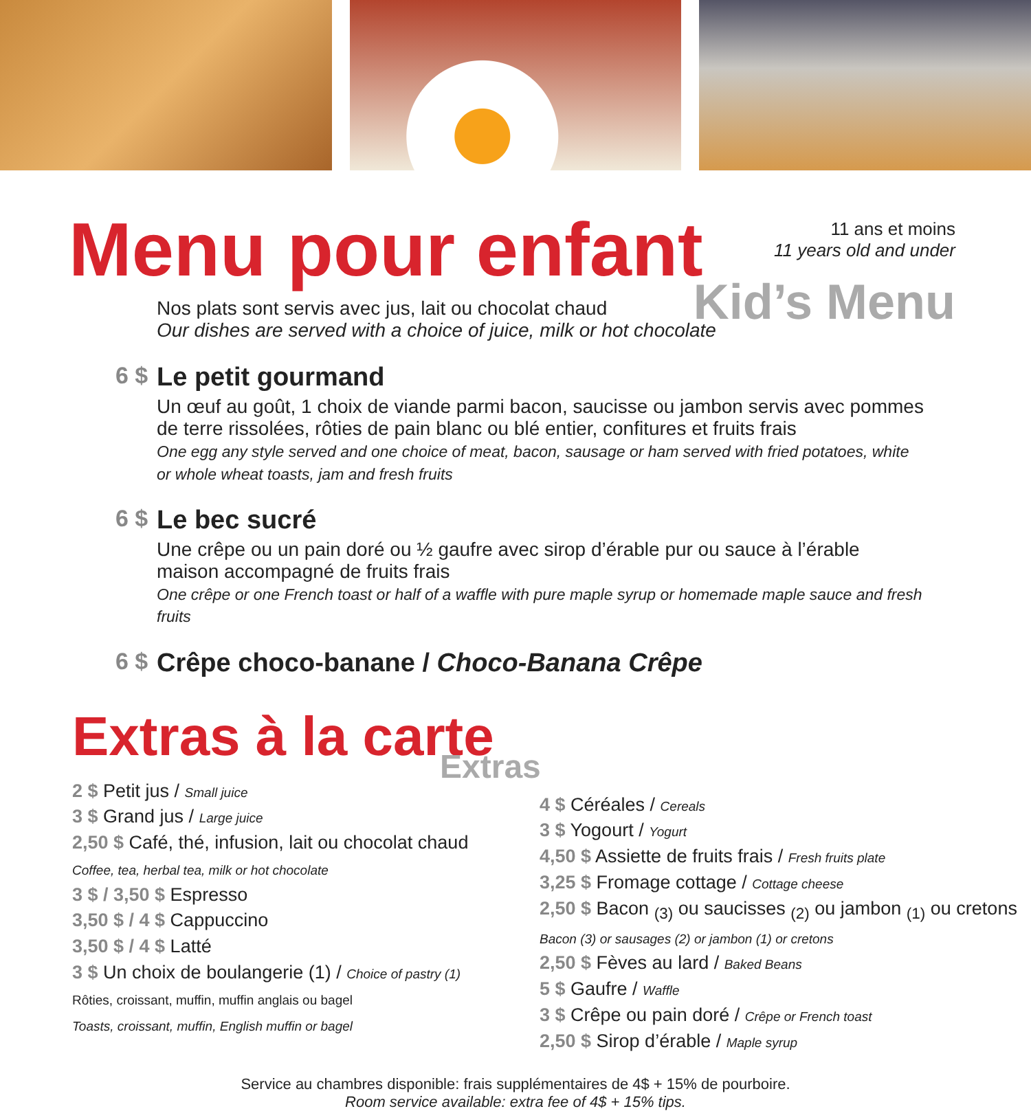Menu pour enfant
11 ans et moins
11 years old and under
Kid’s Menu
Nos plats sont servis avec jus, lait ou chocolat chaud
Our dishes are served with a choice of juice, milk or hot chocolate
6 $
Le petit gourmand
Un œuf au goût, 1 choix de viande parmi bacon, saucisse ou jambon servis avec pommes de terre rissolées, rôties de pain blanc ou blé entier, confitures et fruits frais
One egg any style served and one choice of meat, bacon, sausage or ham served with fried potatoes, white or whole wheat toasts, jam and fresh fruits
6 $
Le bec sucré
Une crêpe ou un pain doré ou ½ gaufre avec sirop d’érable pur ou sauce à l’érable maison accompagné de fruits frais
One crêpe or one French toast or half of a waffle with pure maple syrup or homemade maple sauce and fresh fruits
6 $
Crêpe choco-banane / Choco-Banana Crêpe
Extras à la carte
Extras
2 $ Petit jus / Small juice
3 $ Grand jus / Large juice
2,50 $ Café, thé, infusion, lait ou chocolat chaud
Coffee, tea, herbal tea, milk or hot chocolate
3 $ / 3,50 $ Espresso
3,50 $ / 4 $ Cappuccino
3,50 $ / 4 $ Latté
3 $ Un choix de boulangerie (1) / Choice of pastry (1)
Rôties, croissant, muffin, muffin anglais ou bagel
Toasts, croissant, muffin, English muffin or bagel
4 $ Céréales / Cereals
3 $ Yogourt / Yogurt
4,50 $ Assiette de fruits frais / Fresh fruits plate
3,25 $ Fromage cottage / Cottage cheese
2,50 $ Bacon <sub>(3)</sub> ou saucisses <sub>(2)</sub> ou jambon <sub>(1)</sub> ou cretons
Bacon (3) or sausages (2) or jambon (1) or cretons
2,50 $ Fèves au lard / Baked Beans
5 $ Gaufre / Waffle
3 $ Crêpe ou pain doré / Crêpe or French toast
2,50 $ Sirop d’érable / Maple syrup
Service au chambres disponible: frais supplémentaires de 4$ + 15% de pourboire.
Room service available: extra fee of 4$ + 15% tips.